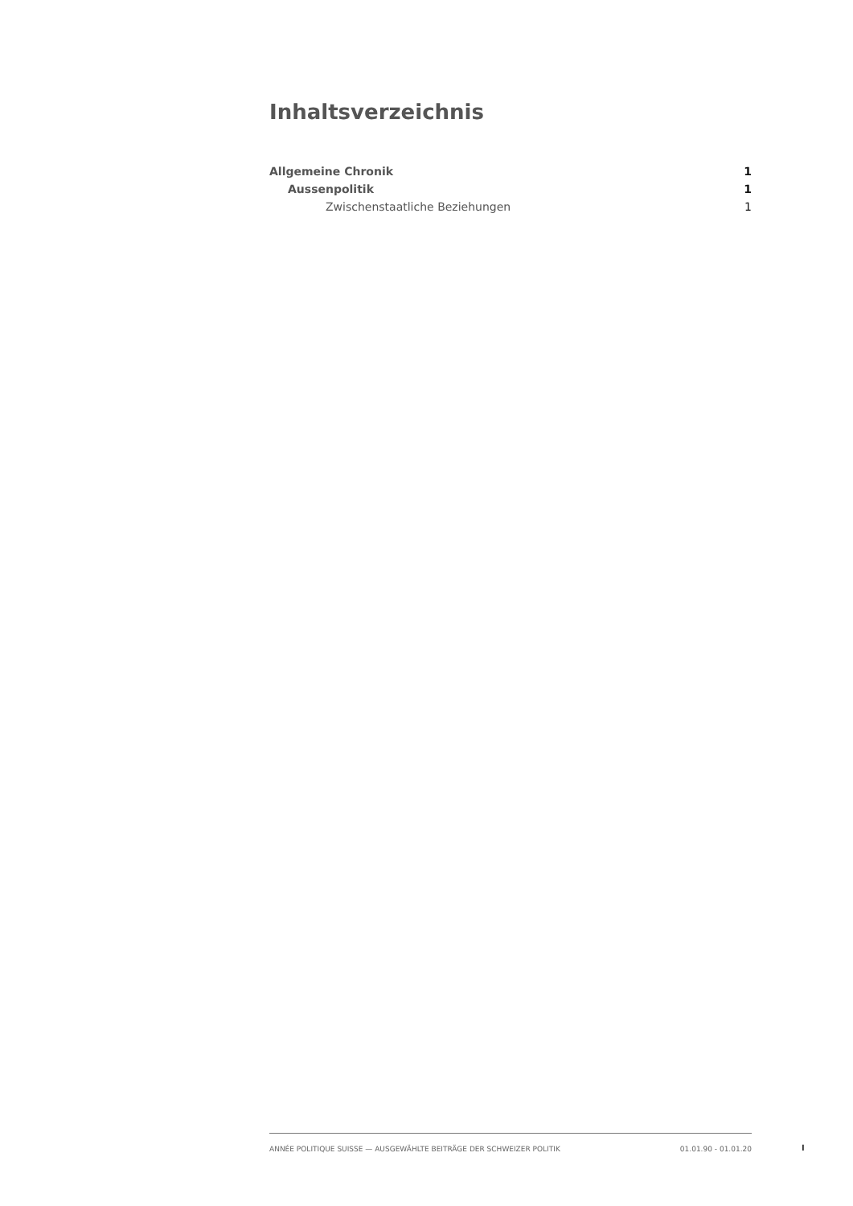Inhaltsverzeichnis
Allgemeine Chronik 1
Aussenpolitik 1
Zwischenstaatliche Beziehungen 1
ANNÉE POLITIQUE SUISSE — AUSGEWÄHLTE BEITRÄGE DER SCHWEIZER POLITIK 01.01.90 - 01.01.20
I